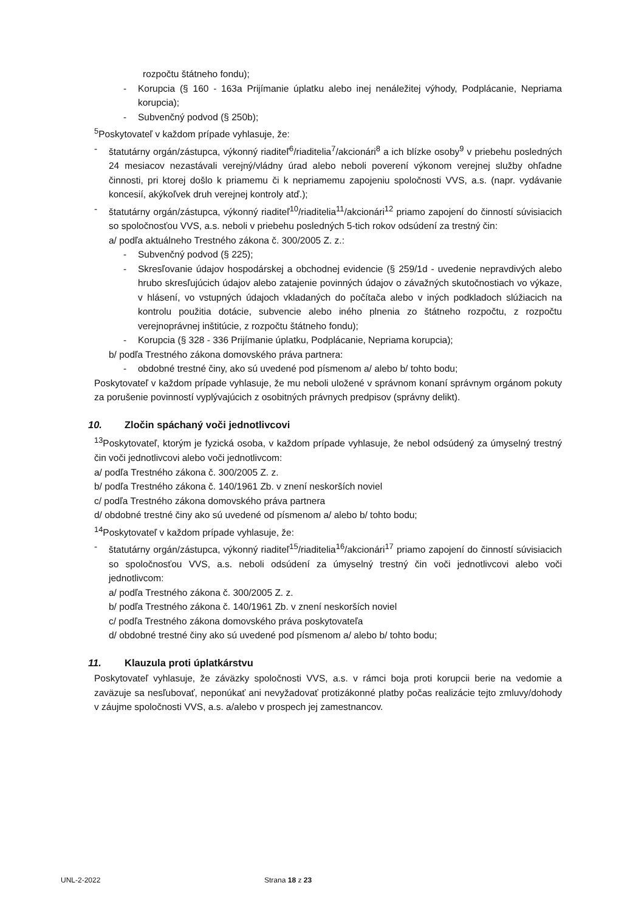rozpočtu štátneho fondu);
- Korupcia (§ 160 - 163a Prijímanie úplatku alebo inej nenáležitej výhody, Podplácanie, Nepriama korupcia);
- Subvenčný podvod (§ 250b);
<sup>5</sup> Poskytovateľ v každom prípade vyhlasuje, že:
- štatutárny orgán/zástupca, výkonný riaditeľ<sup>6</sup>/riaditelia<sup>7</sup>/akcionári<sup>8</sup> a ich blízke osoby<sup>9</sup> v priebehu posledných 24 mesiacov nezastávali verejný/vládny úrad alebo neboli poverení výkonom verejnej služby ohľadne činnosti, pri ktorej došlo k priamemu či k nepriamemu zapojeniu spoločnosti VVS, a.s. (napr. vydávanie koncesií, akýkoľvek druh verejnej kontroly atď.);
- štatutárny orgán/zástupca, výkonný riaditeľ<sup>10</sup>/riaditelia<sup>11</sup>/akcionári<sup>12</sup> priamo zapojení do činností súvisiacich so spoločnosťou VVS, a.s. neboli v priebehu posledných 5-tich rokov odsúdení za trestný čin:
a/ podľa aktuálneho Trestného zákona č. 300/2005 Z. z.:
- Subvenčný podvod (§ 225);
- Skresľovanie údajov hospodárskej a obchodnej evidencie (§ 259/1d - uvedenie nepravdivých alebo hrubo skresľujúcich údajov alebo zatajenie povinných údajov o závažných skutočnostiach vo výkaze, v hlásení, vo vstupných údajoch vkladaných do počítača alebo v iných podkladoch slúžiacich na kontrolu použitia dotácie, subvencie alebo iného plnenia zo štátneho rozpočtu, z rozpočtu verejnoprávnej inštitúcie, z rozpočtu štátneho fondu);
- Korupcia (§ 328 - 336 Prijímanie úplatku, Podplácanie, Nepriama korupcia);
b/ podľa Trestného zákona domovského práva partnera:
- obdobné trestné činy, ako sú uvedené pod písmenom a/ alebo b/ tohto bodu;
Poskytovateľ v každom prípade vyhlasuje, že mu neboli uložené v správnom konaní správnym orgánom pokuty za porušenie povinností vyplývajúcich z osobitných právnych predpisov (správny delikt).
10. Zločin spáchaný voči jednotlivcovi
<sup>13</sup> Poskytovateľ, ktorým je fyzická osoba, v každom prípade vyhlasuje, že nebol odsúdený za úmyselný trestný čin voči jednotlivcovi alebo voči jednotlivcom:
a/ podľa Trestného zákona č. 300/2005 Z. z.
b/ podľa Trestného zákona č. 140/1961 Zb. v znení neskorších noviel
c/ podľa Trestného zákona domovského práva partnera
d/ obdobné trestné činy ako sú uvedené od písmenom a/ alebo b/ tohto bodu;
<sup>14</sup> Poskytovateľ v každom prípade vyhlasuje, že:
- štatutárny orgán/zástupca, výkonný riaditeľ<sup>15</sup>/riaditelia<sup>16</sup>/akcionári<sup>17</sup> priamo zapojení do činností súvisiacich so spoločnosťou VVS, a.s. neboli odsúdení za úmyselný trestný čin voči jednotlivcovi alebo voči jednotlivcom:
a/ podľa Trestného zákona č. 300/2005 Z. z.
b/ podľa Trestného zákona č. 140/1961 Zb. v znení neskorších noviel
c/ podľa Trestného zákona domovského práva poskytovateľa
d/ obdobné trestné činy ako sú uvedené pod písmenom a/ alebo b/ tohto bodu;
11. Klauzula proti úplatkárstvu
Poskytovateľ vyhlasuje, že záväzky spoločnosti VVS, a.s. v rámci boja proti korupcii berie na vedomie a zaväzuje sa nesľubovať, neponúkať ani nevyžadovať protizákonné platby počas realizácie tejto zmluvy/dohody v záujme spoločnosti VVS, a.s. a/alebo v prospech jej zamestnancov.
UNL-2-2022 Strana 18 z 23